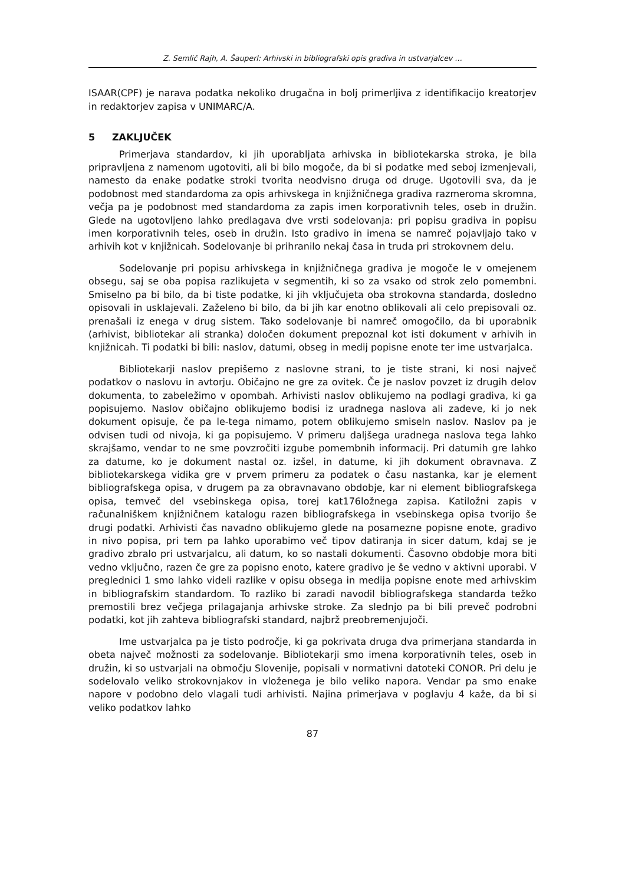Z. Semlič Rajh, A. Šauperl: Arhivski in bibliografski opis gradiva in ustvarjalcev …
ISAAR(CPF) je narava podatka nekoliko drugačna in bolj primerljiva z identifikacijo kreatorjev in redaktorjev zapisa v UNIMARC/A.
5 ZAKLJUČEK
Primerjava standardov, ki jih uporabljata arhivska in bibliotekarska stroka, je bila pripravljena z namenom ugotoviti, ali bi bilo mogoče, da bi si podatke med seboj izmenjevali, namesto da enake podatke stroki tvorita neodvisno druga od druge. Ugotovili sva, da je podobnost med standardoma za opis arhivskega in knjižničnega gradiva razmeroma skromna, večja pa je podobnost med standardoma za zapis imen korporativnih teles, oseb in družin. Glede na ugotovljeno lahko predlagava dve vrsti sodelovanja: pri popisu gradiva in popisu imen korporativnih teles, oseb in družin. Isto gradivo in imena se namreč pojavljajo tako v arhivih kot v knjižnicah. Sodelovanje bi prihranilo nekaj časa in truda pri strokovnem delu.
Sodelovanje pri popisu arhivskega in knjižničnega gradiva je mogoče le v omejenem obsegu, saj se oba popisa razlikujeta v segmentih, ki so za vsako od strok zelo pomembni. Smiselno pa bi bilo, da bi tiste podatke, ki jih vključujeta oba strokovna standarda, dosledno opisovali in usklajevali. Zaželeno bi bilo, da bi jih kar enotno oblikovali ali celo prepisovali oz. prenašali iz enega v drug sistem. Tako sodelovanje bi namreč omogočilo, da bi uporabnik (arhivist, bibliotekar ali stranka) določen dokument prepoznal kot isti dokument v arhivih in knjižnicah. Ti podatki bi bili: naslov, datumi, obseg in medij popisne enote ter ime ustvarjalca.
Bibliotekarji naslov prepišemo z naslovne strani, to je tiste strani, ki nosi največ podatkov o naslovu in avtorju. Običajno ne gre za ovitek. Če je naslov povzet iz drugih delov dokumenta, to zabeležimo v opombah. Arhivisti naslov oblikujemo na podlagi gradiva, ki ga popisujemo. Naslov običajno oblikujemo bodisi iz uradnega naslova ali zadeve, ki jo nek dokument opisuje, če pa le-tega nimamo, potem oblikujemo smiseln naslov. Naslov pa je odvisen tudi od nivoja, ki ga popisujemo. V primeru daljšega uradnega naslova tega lahko skrajšamo, vendar to ne sme povzročiti izgube pomembnih informacij. Pri datumih gre lahko za datume, ko je dokument nastal oz. izšel, in datume, ki jih dokument obravnava. Z bibliotekarskega vidika gre v prvem primeru za podatek o času nastanka, kar je element bibliografskega opisa, v drugem pa za obravnavano obdobje, kar ni element bibliografskega opisa, temveč del vsebinskega opisa, torej kat176ložnega zapisa. Katiložni zapis v računalniškem knjižničnem katalogu razen bibliografskega in vsebinskega opisa tvorijo še drugi podatki. Arhivisti čas navadno oblikujemo glede na posamezne popisne enote, gradivo in nivo popisa, pri tem pa lahko uporabimo več tipov datiranja in sicer datum, kdaj se je gradivo zbralo pri ustvarjalcu, ali datum, ko so nastali dokumenti. Časovno obdobje mora biti vedno vključno, razen če gre za popisno enoto, katere gradivo je še vedno v aktivni uporabi. V preglednici 1 smo lahko videli razlike v opisu obsega in medija popisne enote med arhivskim in bibliografskim standardom. To razliko bi zaradi navodil bibliografskega standarda težko premostili brez večjega prilagajanja arhivske stroke. Za slednjo pa bi bili preveč podrobni podatki, kot jih zahteva bibliografski standard, najbrž preobremenjujoči.
Ime ustvarjalca pa je tisto področje, ki ga pokrivata druga dva primerjana standarda in obeta največ možnosti za sodelovanje. Bibliotekarji smo imena korporativnih teles, oseb in družin, ki so ustvarjali na območju Slovenije, popisali v normativni datoteki CONOR. Pri delu je sodelovalo veliko strokovnjakov in vloženega je bilo veliko napora. Vendar pa smo enake napore v podobno delo vlagali tudi arhivisti. Najina primerjava v poglavju 4 kaže, da bi si veliko podatkov lahko
87